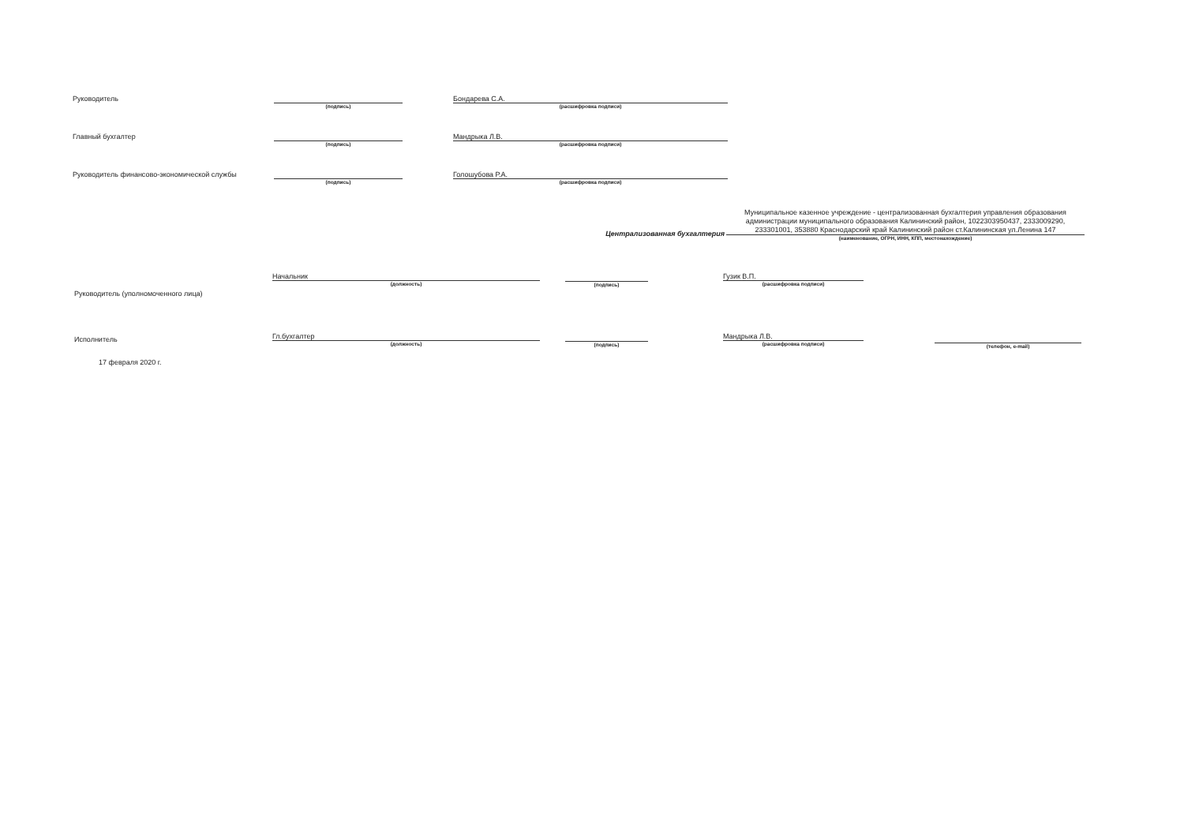Руководитель
(подпись)
Бондарева С.А.
(расшифровка подписи)
Главный бухгалтер
(подпись)
Мандрыка Л.В.
(расшифровка подписи)
Руководитель финансово-экономической службы
(подпись)
Голошубова Р.А.
(расшифровка подписи)
Централизованная бухгалтерия
Муниципальное казенное учреждение - централизованная бухгалтерия управления образования администрации муниципального образования Калининский район, 1022303950437, 2333009290, 233301001, 353880 Краснодарский край Калининский район ст.Калининская ул.Ленина 147
(наименование, ОГРН, ИНН, КПП, местонахождение)
Руководитель (уполномоченного лица)
Начальник
(должность)
(подпись)
Гузик В.П.
(расшифровка подписи)
Исполнитель
Гл.бухгалтер
(должность)
(подпись)
Мандрыка Л.В.
(расшифровка подписи)
(телефон, e-mail)
17 февраля 2020 г.